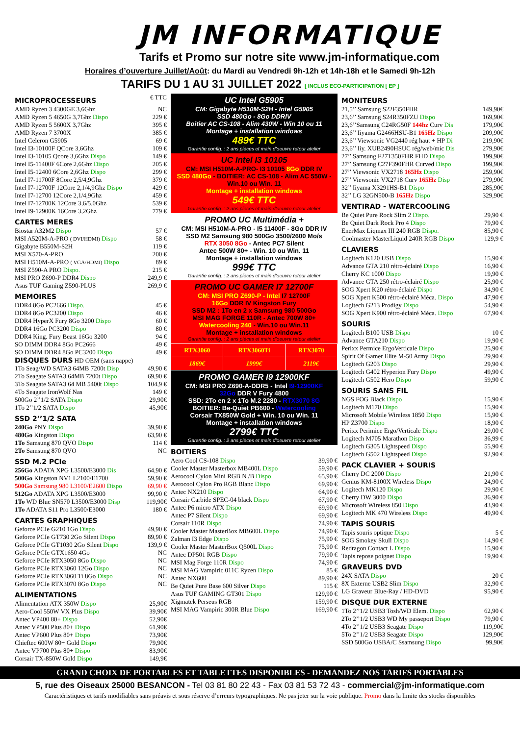JM INFORMATIQUE
Tarifs et Promo sur notre site www.jm-informatique.com
Horaires d’ouverture Juillet/Août: du Mardi au Vendredi 9h-12h et 14h-18h et le Samedi 9h-12h
TARIFS DU 1 AU 31 JUILLET 2022 [ INCLUS ECO-PARTICIPATION [ EP ]
| MICROPROCESSEURS | € TTC |
| AMD Ryzen 3 4300GE 3,6Ghz | NC |
| AMD Ryzen 5 4650G 3,7Ghz Dispo | 229 € |
| AMD Ryzen 5 5600X 3,7Ghz | 395 € |
| AMD Ryzen 7 3700X | 385 € |
| Intel Celeron G5905 | 69 € |
| Intel I3-10100F QCore 3,6Ghz | 109 € |
| Intel I3-10105 Qcore 3,6Ghz Dispo | 149 € |
| Intel I5-11400F 6Core 2,6Ghz Dispo | 205 € |
| Intel I5-12400 6Core 2,6Ghz Dispo | 299 € |
| Intel I7-11700F 8Core 2,5/4,9Ghz | 379 € |
| Intel I7-12700F 12Core 2,1/4,9Ghz Dispo | 429 € |
| Intel I7-12700 12Core 2,1/4,9Ghz | 459 € |
| Intel I7-12700K 12Core 3,6/5.0Ghz | 539 € |
| Intel I9-12900K 16Core 3,2Ghz | 779 € |
| CARTES MERES | |
| Biostar A32M2 Dispo | 57 € |
| MSI A520M-A-PRO ( DVI/HDMI) Dispo | 58 € |
| Gigabyte B550M-S2H | 119 € |
| MSI X570-A-PRO | 200 € |
| MSI H510M-A-PRO ( VGA/HDMI) Dispo | 89 € |
| MSI Z590-A PRO Dispo. | 215 € |
| MSI PRO Z690-P DDR4 Dispo | 249,9 € |
| Asus TUF Gaming Z590-PLUS | 269,9 € |
| MEMOIRES | |
| DDR4 8Go PC2666 Dispo. | 45 € |
| DDR4 8Go PC3200 Dispo | 46 € |
| DDR4 HyperX Fury 8Go 3200 Dispo | 60 € |
| DDR4 16Go PC3200 Dispo | 80 € |
| DDR4 King. Fury Beast 16Go 3200 | 94 € |
| SO DIMM DDR4 8Go PC2666 | 49 € |
| SO DIMM DDR4 8Go PC3200 Dispo | 49 € |
| DISQUES DURS HD OEM (sans nappe) | |
| 1To Seag/WD SATA3 64MB 7200t Disp | 49,90 € |
| 2To Seagate SATA3 64MB 7200t Dispo | 69,90 € |
| 3To Seagate SATA3 64 MB 5400t Dispo | 104,9 € |
| 4To Seagate IronWolf Nas | 149 € |
| 500Go 2’’1/2 SATA Dispo | 29,90€ |
| 1To 2’’1/2 SATA Dispo | 45,90€ |
| SSD 2’’1/2 SATA | |
| 240Go PNY Dispo | 39,90 € |
| 480Go Kingston Dispo | 63,90 € |
| 1To Samsung 870 QVO Dispo | 114 € |
| 2To Samsung 870 QVO | NC |
| SSD M.2 PCIe | |
| 256Go ADATA XPG L3500/E3000 Dis | 64,90 € |
| 500Go Kingston NV1 L2100/E1700 | 59,90 € |
| 500Go Samsung 980 L3100/E2600 Dispo | 69,90 € |
| 512Go ADATA XPG L3500/E3000 | 99,90 € |
| 1To WD Blue SN570 L3500/E3000 Disp | 119,90€ |
| 1To ADATA S11 Pro L3500/E3000 | 180 € |
| CARTES GRAPHIQUES | |
| Geforce PCIe G210 1Go Dispo | 49,90 € |
| Geforce PCIe GT730 2Go Silent Dispo | 89,90 € |
| Geforce PCIe GT1030 2Go Silent Dispo | 139,9 € |
| Geforce PCIe GTX1650 4Go | NC |
| Geforce PCIe RTX3050 8Go Dispo | NC |
| Geforce PCIe RTX3060 12Go Dispo | NC |
| Geforce PCIe RTX3060 Ti 8Go Dispo | NC |
| Geforce PCIe RTX3070 8Go Dispo | NC |
| ALIMENTATIONS | |
| Alimentation ATX 350W Dispo | 25,90€ |
| Aero-Cool 550W VX Plus Dispo | 39,90€ |
| Antec VP400 80+ Dispo | 52,90€ |
| Antec VP500 Plus 80+ Dispo | 61,90€ |
| Antec VP600 Plus 80+ Dispo | 73,90€ |
| Chieftec 600W 80+ Gold Dispo | 79,90€ |
| Antec VP700 Plus 80+ Dispo | 83,90€ |
| Corsair TX-850W Gold Dispo | 149,9€ |
UC Intel G5905
CM: Gigabyte H510M-S2H - Intel G5905
SSD 480Go - 8Go DDRIV
Boitier AC CS-108 - Alim 430W - Win 10 ou 11
Montage + installation windows
489€ TTC
Garantie config. : 2 ans pièces et main d’oeuvre retour atelier
UC Intel I3 10105
CM: MSI H510M-A-PRO- I3 10105 8Go DDR IV
SSD 480Go - BOITIER: AC CS-108 - Alim AC 550W - Win.10 ou Win. 11
Montage + installation windows
549€ TTC
Garantie config. : 2 ans pièces et main d’oeuvre retour atelier
PROMO UC Multimédia +
CM: MSI H510M-A-PRO - I5 11400F - 8Go DDR IV
SSD M2 Samsung 980 500Go 3500/2600 Mo/s
RTX 3050 8Go - Antec PC7 Silent
Antec 500W 80+ - Win. 10 ou Win. 11
Montage + installation windows
999€ TTC
Garantie config. : 2 ans pièces et main d’oeuvre retour atelier
PROMO UC GAMER I7 12700F
CM: MSI PRO Z690-P - Intel I7 12700F
16Go DDR IV Kingston Fury
SSD M2 : 1To en 2 x Samsung 980 500Go
MSI MAG FORGE 110R - Antec 700W 80+
Watercooling 240 - Win.10 ou Win.11
Montage + installation windows
Garantie config. : 2 ans pièces et main d’oeuvre retour atelier
| RTX3060 | RTX3060Ti | RTX3070 |
| 1869€ | 1999€ | 2119€ |
PROMO GAMER I9 12900KF
CM: MSI PRO Z690-A-DDR5 - Intel I9-12900KF
32Go DDR V Fury 4800
SSD: 2To en 2 x 1To M.2 2280 - RTX3070 8G
BOITIER: Be-Quiet PB600 - Watercooling
Corsair TX850W Gold + Win. 10 ou Win. 11
Montage + installation windows
2799€ TTC
Garantie config. : 2 ans pièces et main d’oeuvre retour atelier
| BOITIERS | |
| Aero Cool CS-108 Dispo | 39,90 € |
| Cooler Master Masterbox MB400L Dispo | 59,90 € |
| Aerocool Cylon Mini RGB N /B Dispo | 65,90 € |
| Aerocool Cylon Pro RGB Blanc Dispo | 69,90 € |
| Antec NX210 Dispo | 64,90 € |
| Corsair Carbide SPEC-04 black Dispo | 67,90 € |
| Antec P6 micro ATX Dispo | 69,90 € |
| Antec P7 Silent Dispo | 69,90 € |
| Corsair 110R Dispo | 74,90 € |
| Cooler Master MasterBox MB600L Dispo | 74,90 € |
| Zalman I3 Edge Dispo | 75,90 € |
| Cooler Master MasterBox Q500L Dispo | 75,90 € |
| Antec DP501 RGB Dispo | 79,90 € |
| MSI Mag Forge 110R Dispo | 74,90 € |
| MSI MAG Vampiric 011C Ryzen Dispo | 85 € |
| Antec NX600 | 89,90 € |
| Be Quiet Pure Base 600 Silver Dispo | 115 € |
| Asus TUF GAMING GT301 Dispo | 129,90 € |
| Xigmatek Perseus RGB | 159,90 € |
| MSI MAG Vampiric 300R Blue Dispo | 169,90 € |
| MONITEURS | |
| 21,5’’ Samsung S22F350FHR | 149,90€ |
| 23,6’’ Samsung S24R350FZU Dispo | 169,90€ |
| 23,6’’Samsung C24RG50F 144hz Curv Dis | 179,90€ |
| 23,6’’ Iiyama G2466HSU-B1 165Hz Dispo | 209,90€ |
| 23,6’’ Viewsonic VG2440 rég haut + HP Di | 219,90€ |
| 23,6’’ Iiy. XUB2490HSUC rég/web/mic Dis | 279,90€ |
| 27’’ Samsung F27T350FHR FHD Dispo | 199,90€ |
| 27’’ Samsung C27F390FHR Curved Dispo | 199,90€ |
| 27’’ Viewsonic VX2718 165Hz Dispo | 259,90€ |
| 27’’ Viewsonic VX2718 Curv 165Hz Disp | 279,90€ |
| 32’’ Iiyama X3291HS-B1 Dispo | 285,90€ |
| 32’’ LG 32GN500-B 165Hz Dispo | 329,90€ |
| VENTIRAD - WATERCOOLING | |
| Be Quiet Pure Rock Slim 2 Dispo. | 29,90 € |
| Be Quiet Dark Rock Pro 4 Dispo | 79,90 € |
| EnerMax Liqmax III 240 RGB Dispo. | 85,90 € |
| Coolmaster MasterLiquid 240R RGB Dispo | 129,9 € |
| CLAVIERS | |
| Logitech K120 USB Dispo | 15,90 € |
| Advance GTA 210 rétro-éclairé Dispo | 16,90 € |
| Cherry KC 1000 Dispo | 19,90 € |
| Advance GTA 250 rétro-éclairé Dispo | 25,90 € |
| SOG Xpert K20 rétro-éclairé Dispo | 34,90 € |
| SOG Xpert K500 rétro-éclairé Méca. Dispo | 47,90 € |
| Logitech G213 Prodigy Dispo | 54,90 € |
| SOG Xpert K900 rétro-éclairé Méca. Dispo | 67,90 € |
| SOURIS | |
| Logitech B100 USB Dispo | 10 € |
| Advance GTA210 Dispo | 19,90 € |
| Perixx Permice ErgoVerticale Dispo | 25,90 € |
| Spirit Of Gamer Elite M-50 Army Dispo | 29,90 € |
| Logitech G203 Dispo | 29,90 € |
| Logitech G402 Hyperion Fury Dispo | 49,90 € |
| Logitech G502 Hero Dispo | 59,90 € |
| SOURIS SANS FIL | |
| NGS FOG Black Dispo | 15,90 € |
| Logitech M170 Dispo | 15,90 € |
| Microsoft Mobile Wireless 1850 Dispo | 15,90 € |
| HP Z3700 Dispo | 18,90 € |
| Perixx Perimice Ergo/Verticale Dispo | 29,00 € |
| Logitech M705 Marathon Dispo | 36,99 € |
| Logitech G305 Lightspeed Dispo | 55,90 € |
| Logitech G502 Lightspeed Dispo | 92,90 € |
| PACK CLAVIER + SOURIS | |
| Cherry DC 2000 Dispo | 21,90 € |
| Genius KM-8100X Wireless Dispo | 24,90 € |
| Logitech MK120 Dispo | 29,90 € |
| Cherry DW 3000 Dispo | 36,90 € |
| Microsoft Wireless 850 Dispo | 43,90 € |
| Logitech MK 470 Wireless Dispo | 49,90 € |
| TAPIS SOURIS | |
| Tapis souris optique Dispo | 5 € |
| SOG Smokey Skull Dispo | 14,90 € |
| Redragon Contact L Dispo | 15,90 € |
| Tapis repose poignet Dispo | 19,90 € |
| GRAVEURS DVD | |
| 24X SATA Dispo | 20 € |
| 8X Externe USB2 Slim Dispo | 32,90 € |
| LG Graveur Blue-Ray / HD-DVD | 95,90 € |
| DISQUE DUR EXTERNE | |
| 1To 2’’1/2 USB3 Tosh/WD Elem. Dispo | 62,90 € |
| 2To 2’’1/2 USB3 WD My passeport Dispo | 79,90 € |
| 4To 2’’1/2 USB3 Seagate Dispo | 119,90€ |
| 5To 2’’1/2 USB3 Seagate Dispo | 129,90€ |
| SSD 500Go USBA/C Ssamsung Dispo | 99,90€ |
GRAND CHOIX DE PORTABLES ET TABLETTES DISPONIBLES - DEMANDEZ NOS TARIFS PORTABLES
5, rue des Oiseaux 25000 BESANCON - Tel 03 81 80 22 43 - Fax 03 81 53 72 43 - commercial@jm-informatique.com
Caractéristiques et tarifs modifiables sans préavis et sous réserve d’erreurs typographiques. Ne pas jeter sur la voie publique. Promo dans la limite des stocks disponibles